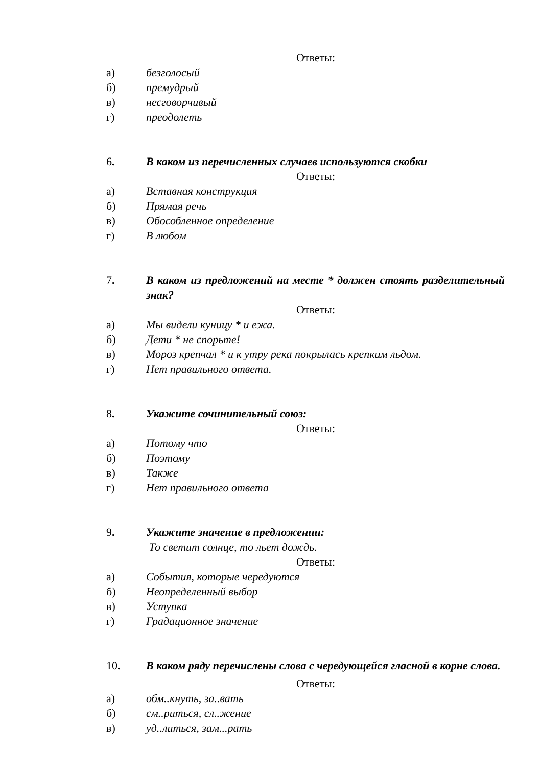Ответы:
а) безголосый
б) премудрый
в) несговорчивый
г) преодолеть
6. В каком из перечисленных случаев используются скобки
Ответы:
а) Вставная конструкция
б) Прямая речь
в) Обособленное определение
г) В любом
7. В каком из предложений на месте * должен стоять разделительный знак?
Ответы:
а) Мы видели куницу * и ежа.
б) Дети * не спорьте!
в) Мороз крепчал * и к утру река покрылась крепким льдом.
г) Нет правильного ответа.
8. Укажите сочинительный союз:
Ответы:
а) Потому что
б) Поэтому
в) Также
г) Нет правильного ответа
9. Укажите значение в предложении:
То светит солнце, то льет дождь.
Ответы:
а) События, которые чередуются
б) Неопределенный выбор
в) Уступка
г) Градационное значение
10. В каком ряду перечислены слова с чередующейся гласной в корне слова.
Ответы:
а) обм..кнуть, за..вать
б) см..риться, сл..жение
в) уд..литься, зам...рать